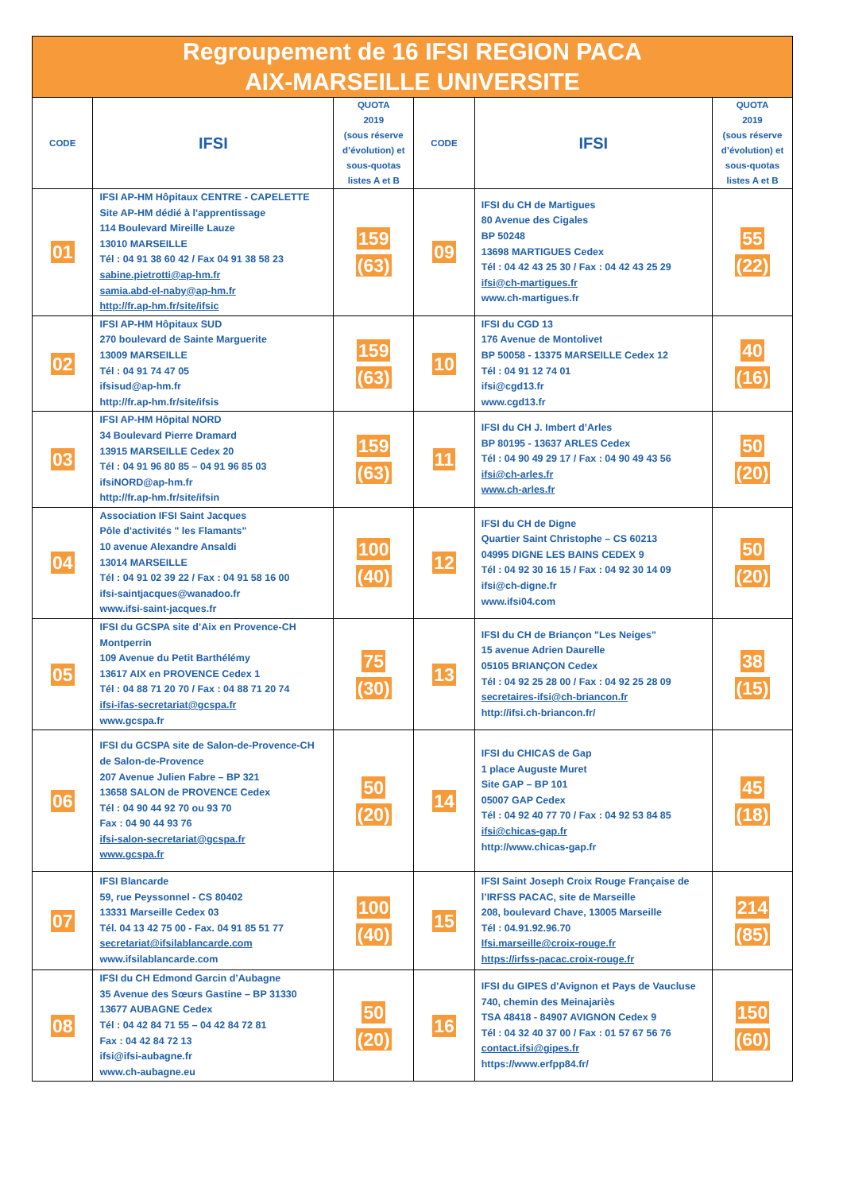| Regroupement de 16 IFSI REGION PACA AIX-MARSEILLE UNIVERSITE | | | | | |
| CODE | IFSI | QUOTA 2019 (sous réserve d’évolution) et sous-quotas listes A et B | CODE | IFSI | QUOTA 2019 (sous réserve d’évolution) et sous-quotas listes A et B |
| 01 | IFSI AP-HM Hôpitaux CENTRE - CAPELETTE Site AP-HM dédié à l’apprentissage 114 Boulevard Mireille Lauze 13010 MARSEILLE Tél : 04 91 38 60 42 / Fax 04 91 38 58 23 sabine.pietrotti@ap-hm.fr samia.abd-el-naby@ap-hm.fr http://fr.ap-hm.fr/site/ifsic | 159 (63) | 09 | IFSI du CH de Martigues 80 Avenue des Cigales BP 50248 13698 MARTIGUES Cedex Tél : 04 42 43 25 30 / Fax : 04 42 43 25 29 ifsi@ch-martigues.fr www.ch-martigues.fr | 55 (22) |
| 02 | IFSI AP-HM Hôpitaux SUD 270 boulevard de Sainte Marguerite 13009 MARSEILLE Tél : 04 91 74 47 05 ifsisud@ap-hm.fr http://fr.ap-hm.fr/site/ifsis | 159 (63) | 10 | IFSI du CGD 13 176 Avenue de Montolivet BP 50058 - 13375 MARSEILLE Cedex 12 Tél : 04 91 12 74 01 ifsi@cgd13.fr www.cgd13.fr | 40 (16) |
| 03 | IFSI AP-HM Hôpital NORD 34 Boulevard Pierre Dramard 13915 MARSEILLE Cedex 20 Tél : 04 91 96 80 85 – 04 91 96 85 03 ifsiNORD@ap-hm.fr http://fr.ap-hm.fr/site/ifsin | 159 (63) | 11 | IFSI du CH J. Imbert d’Arles BP 80195 - 13637 ARLES Cedex Tél : 04 90 49 29 17 / Fax : 04 90 49 43 56 ifsi@ch-arles.fr www.ch-arles.fr | 50 (20) |
| 04 | Association IFSI Saint Jacques Pôle d'activités " les Flamants" 10 avenue Alexandre Ansaldi 13014 MARSEILLE Tél : 04 91 02 39 22 / Fax : 04 91 58 16 00 ifsi-saintjacques@wanadoo.fr www.ifsi-saint-jacques.fr | 100 (40) | 12 | IFSI du CH de Digne Quartier Saint Christophe – CS 60213 04995 DIGNE LES BAINS CEDEX 9 Tél : 04 92 30 16 15 / Fax : 04 92 30 14 09 ifsi@ch-digne.fr www.ifsi04.com | 50 (20) |
| 05 | IFSI du GCSPA site d’Aix en Provence-CH Montperrin 109 Avenue du Petit Barthélémy 13617 AIX en PROVENCE Cedex 1 Tél : 04 88 71 20 70 / Fax : 04 88 71 20 74 ifsi-ifas-secretariat@gcspa.fr www.gcspa.fr | 75 (30) | 13 | IFSI du CH de Briançon "Les Neiges" 15 avenue Adrien Daurelle 05105 BRIANÇON Cedex Tél : 04 92 25 28 00 / Fax : 04 92 25 28 09 secretaires-ifsi@ch-briancon.fr http://ifsi.ch-briancon.fr/ | 38 (15) |
| 06 | IFSI du GCSPA site de Salon-de-Provence-CH de Salon-de-Provence 207 Avenue Julien Fabre – BP 321 13658 SALON de PROVENCE Cedex Tél : 04 90 44 92 70 ou 93 70 Fax : 04 90 44 93 76 ifsi-salon-secretariat@gcspa.fr www.gcspa.fr | 50 (20) | 14 | IFSI du CHICAS de Gap 1 place Auguste Muret Site GAP – BP 101 05007 GAP Cedex Tél : 04 92 40 77 70 / Fax : 04 92 53 84 85 ifsi@chicas-gap.fr http://www.chicas-gap.fr | 45 (18) |
| 07 | IFSI Blancarde 59, rue Peyssonnel - CS 80402 13331 Marseille Cedex 03 Tél. 04 13 42 75 00 - Fax. 04 91 85 51 77 secretariat@ifsilablancarde.com www.ifsilablancarde.com | 100 (40) | 15 | IFSI Saint Joseph Croix Rouge Française de l’IRFSS PACAC, site de Marseille 208, boulevard Chave, 13005 Marseille Tél : 04.91.92.96.70 Ifsi.marseille@croix-rouge.fr https://irfss-pacac.croix-rouge.fr | 214 (85) |
| 08 | IFSI du CH Edmond Garcin d’Aubagne 35 Avenue des Sœurs Gastine – BP 31330 13677 AUBAGNE Cedex Tél : 04 42 84 71 55 – 04 42 84 72 81 Fax : 04 42 84 72 13 ifsi@ifsi-aubagne.fr www.ch-aubagne.eu | 50 (20) | 16 | IFSI du GIPES d'Avignon et Pays de Vaucluse 740, chemin des Meinajariès TSA 48418 - 84907 AVIGNON Cedex 9 Tél : 04 32 40 37 00 / Fax : 01 57 67 56 76 contact.ifsi@gipes.fr https://www.erfpp84.fr/ | 150 (60) |